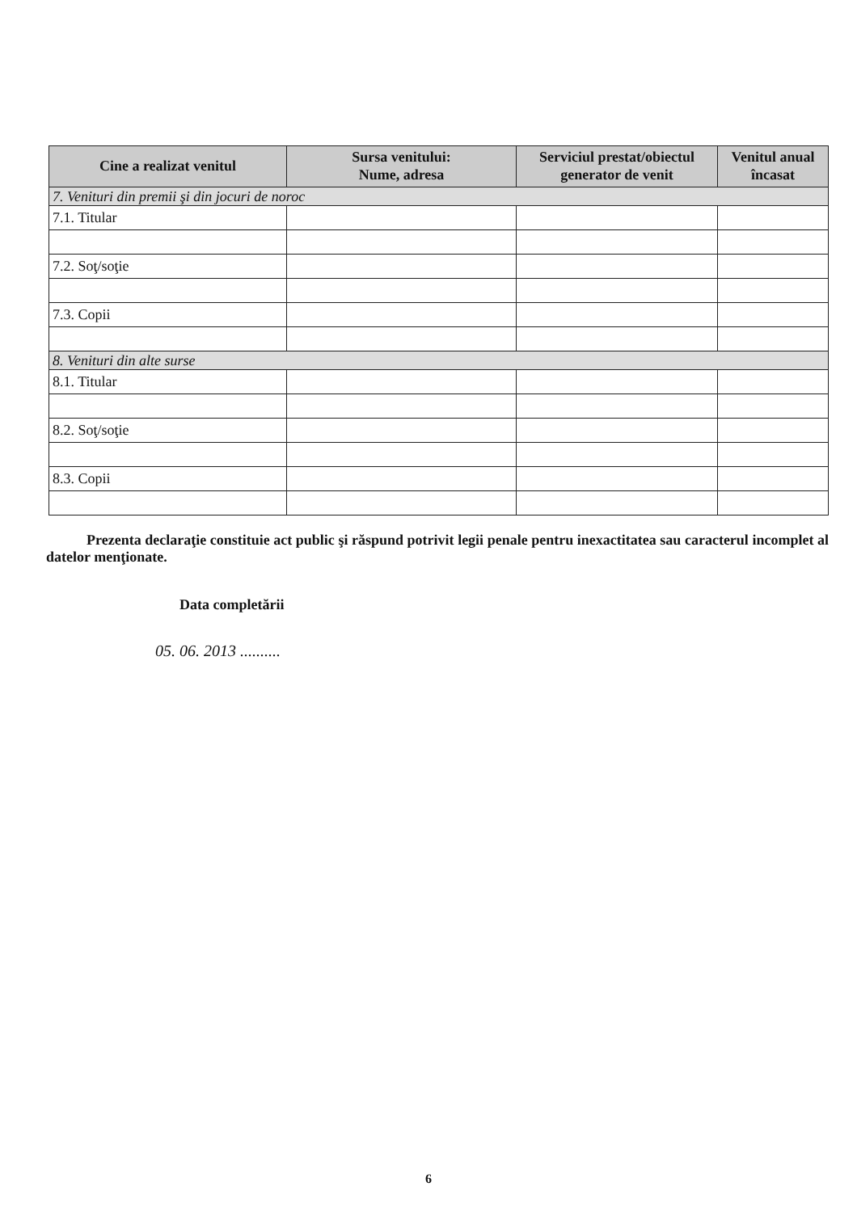| Cine a realizat venitul | Sursa venitului: Nume, adresa | Serviciul prestat/obiectul generator de venit | Venitul anual încasat |
| --- | --- | --- | --- |
| 7. Venituri din premii şi din jocuri de noroc | | | |
| 7.1. Titular | | | |
| 7.2. Soţ/soţie | | | |
| 7.3. Copii | | | |
| 8. Venituri din alte surse | | | |
| 8.1. Titular | | | |
| 8.2. Soţ/soţie | | | |
| 8.3. Copii | | | |
Prezenta declaraţie constituie act public şi răspund potrivit legii penale pentru inexactitatea sau caracterul incomplet al datelor menţionate.
Data completării
05. 06. 2013 ..........
6